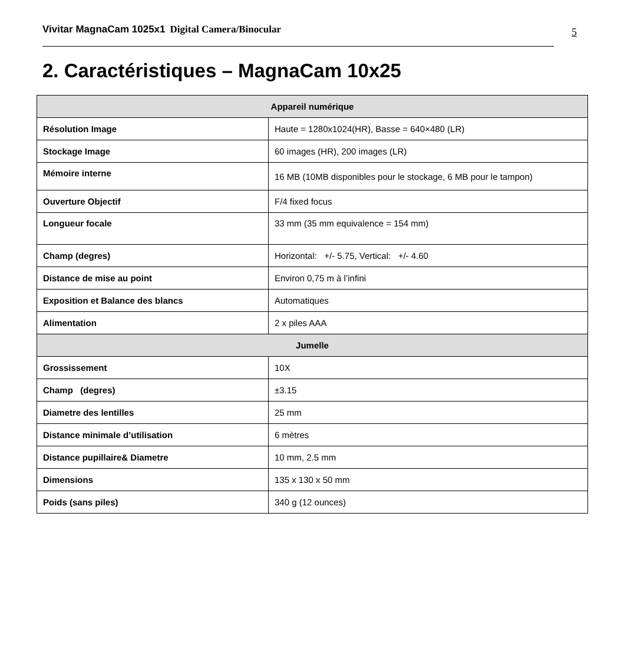Vivitar MagnaCam 1025x1 Digital Camera/Binocular
5
2. Caractéristiques – MagnaCam 10x25
| Appareil numérique | |
| --- | --- |
| Résolution Image | Haute = 1280x1024(HR), Basse = 640×480 (LR) |
| Stockage Image | 60 images (HR), 200 images (LR) |
| Mémoire interne | 16 MB (10MB disponibles pour le stockage, 6 MB pour le tampon) |
| Ouverture Objectif | F/4 fixed focus |
| Longueur focale | 33 mm (35 mm equivalence = 154 mm) |
| Champ (degres) | Horizontal: +/- 5.75, Vertical: +/- 4.60 |
| Distance de mise au point | Environ 0,75 m à l’infini |
| Exposition et Balance des blancs | Automatiques |
| Alimentation | 2 x piles AAA |
| Jumelle | |
| Grossissement | 10X |
| Champ (degres) | ±3.15 |
| Diametre des lentilles | 25 mm |
| Distance minimale d’utilisation | 6 mètres |
| Distance pupillaire& Diametre | 10 mm, 2.5 mm |
| Dimensions | 135 x 130 x 50 mm |
| Poids (sans piles) | 340 g (12 ounces) |